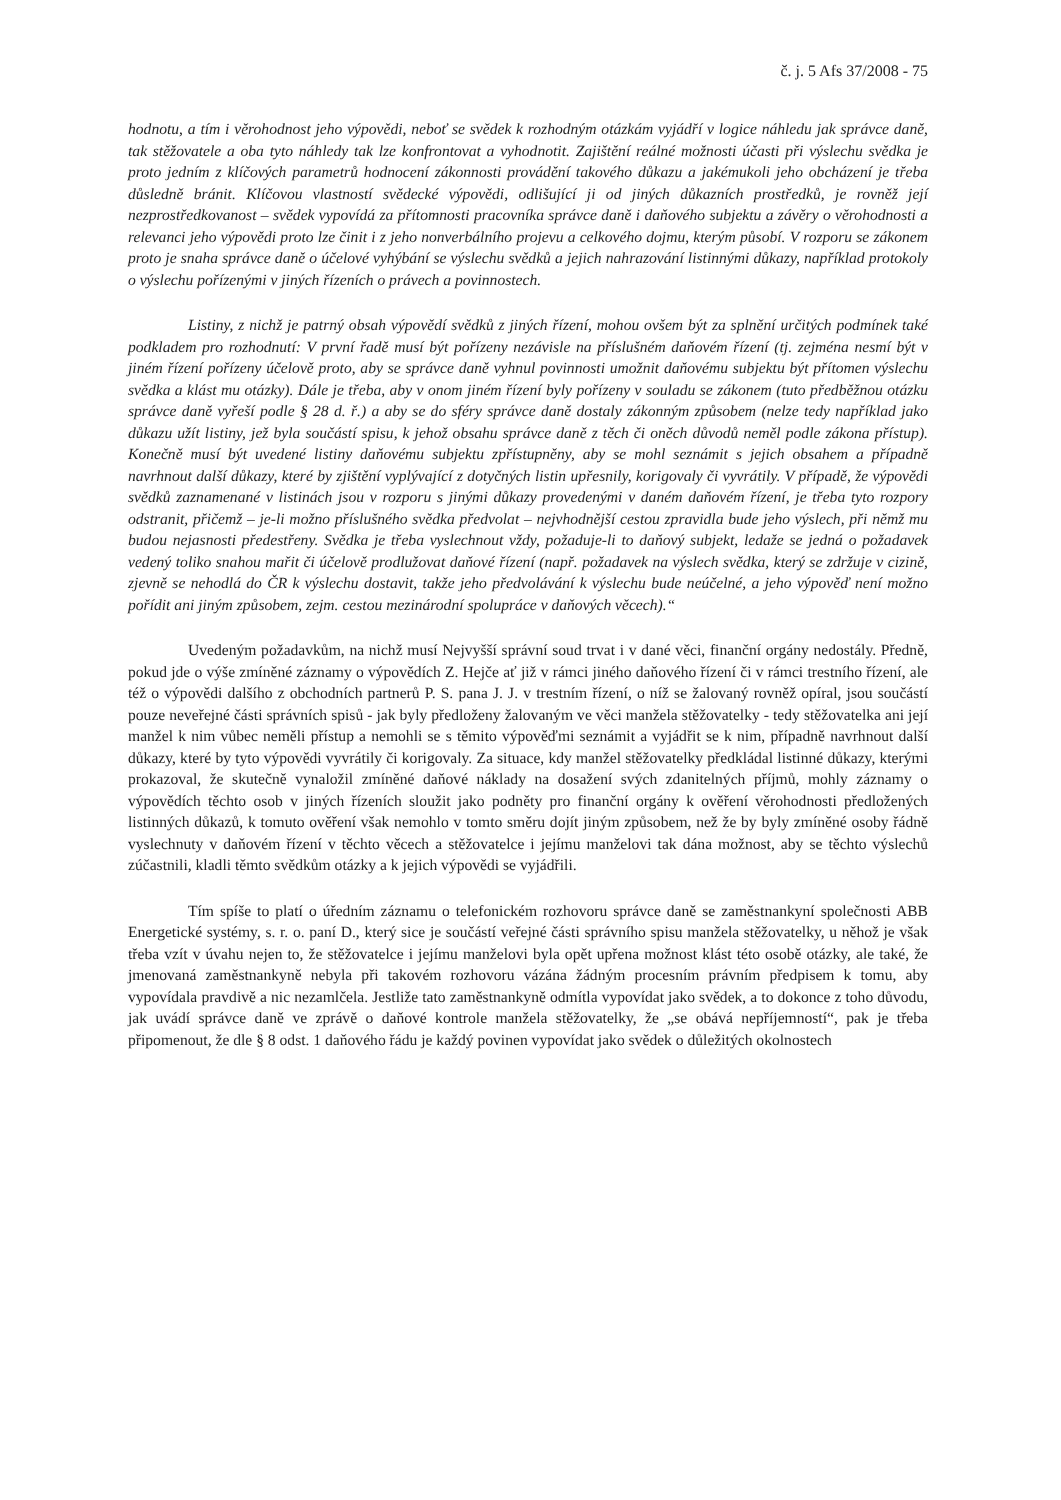č. j. 5 Afs 37/2008 - 75
hodnotu, a tím i věrohodnost jeho výpovědi, neboť se svědek k rozhodným otázkám vyjádří v logice náhledu jak správce daně, tak stěžovatele a oba tyto náhledy tak lze konfrontovat a vyhodnotit. Zajištění reálné možnosti účasti při výslechu svědka je proto jedním z klíčových parametrů hodnocení zákonnosti provádění takového důkazu a jakémukoli jeho obcházení je třeba důsledně bránit. Klíčovou vlastností svědecké výpovědi, odlišující ji od jiných důkazních prostředků, je rovněž její nezprostředkovanost – svědek vypovídá za přítomnosti pracovníka správce daně i daňového subjektu a závěry o věrohodnosti a relevanci jeho výpovědi proto lze činit i z jeho nonverbálního projevu a celkového dojmu, kterým působí. V rozporu se zákonem proto je snaha správce daně o účelové vyhýbání se výslechu svědků a jejich nahrazování listinnými důkazy, například protokoly o výslechu pořízenými v jiných řízeních o právech a povinnostech.
Listiny, z nichž je patrný obsah výpovědí svědků z jiných řízení, mohou ovšem být za splnění určitých podmínek také podkladem pro rozhodnutí: V první řadě musí být pořízeny nezávisle na příslušném daňovém řízení (tj. zejména nesmí být v jiném řízení pořízeny účelově proto, aby se správce daně vyhnul povinnosti umožnit daňovému subjektu být přítomen výslechu svědka a klást mu otázky). Dále je třeba, aby v onom jiném řízení byly pořízeny v souladu se zákonem (tuto předběžnou otázku správce daně vyřeší podle § 28 d. ř.) a aby se do sféry správce daně dostaly zákonným způsobem (nelze tedy například jako důkazu užít listiny, jež byla součástí spisu, k jehož obsahu správce daně z těch či oněch důvodů neměl podle zákona přístup). Konečně musí být uvedené listiny daňovému subjektu zpřístupněny, aby se mohl seznámit s jejich obsahem a případně navrhnout další důkazy, které by zjištění vyplývající z dotyčných listin upřesnily, korigovaly či vyvrátily. V případě, že výpovědi svědků zaznamenané v listinách jsou v rozporu s jinými důkazy provedenými v daném daňovém řízení, je třeba tyto rozpory odstranit, přičemž – je-li možno příslušného svědka předvolat – nejvhodnější cestou zpravidla bude jeho výslech, při němž mu budou nejasnosti předestřeny. Svědka je třeba vyslechnout vždy, požaduje-li to daňový subjekt, ledaže se jedná o požadavek vedený toliko snahou mařit či účelově prodlužovat daňové řízení (např. požadavek na výslech svědka, který se zdržuje v cizině, zjevně se nehodlá do ČR k výslechu dostavit, takže jeho předvolávání k výslechu bude neúčelné, a jeho výpověď není možno pořídit ani jiným způsobem, zejm. cestou mezinárodní spolupráce v daňových věcech).“
Uvedeným požadavkům, na nichž musí Nejvyšší správní soud trvat i v dané věci, finanční orgány nedostály. Předně, pokud jde o výše zmíněné záznamy o výpovědích Z. Hejče ať již v rámci jiného daňového řízení či v rámci trestního řízení, ale též o výpovědi dalšího z obchodních partnerů P. S. pana J. J. v trestním řízení, o níž se žalovaný rovněž opíral, jsou součástí pouze neveřejné části správních spisů - jak byly předloženy žalovaným ve věci manžela stěžovatelky - tedy stěžovatelka ani její manžel k nim vůbec neměli přístup a nemohli se s těmito výpověďmi seznámit a vyjádřit se k nim, případně navrhnout další důkazy, které by tyto výpovědi vyvrátily či korigovaly. Za situace, kdy manžel stěžovatelky předkládal listinné důkazy, kterými prokazoval, že skutečně vynaložil zmíněné daňové náklady na dosažení svých zdanitelných příjmů, mohly záznamy o výpovědích těchto osob v jiných řízeních sloužit jako podněty pro finanční orgány k ověření věrohodnosti předložených listinných důkazů, k tomuto ověření však nemohlo v tomto směru dojít jiným způsobem, než že by byly zmíněné osoby řádně vyslechnuty v daňovém řízení v těchto věcech a stěžovatelce i jejímu manželovi tak dána možnost, aby se těchto výslechů zúčastnili, kladli těmto svědkům otázky a k jejich výpovědi se vyjádřili.
Tím spíše to platí o úředním záznamu o telefonickém rozhovoru správce daně se zaměstnankyní společnosti ABB Energetické systémy, s. r. o. paní D., který sice je součástí veřejné části správního spisu manžela stěžovatelky, u něhož je však třeba vzít v úvahu nejen to, že stěžovatelce i jejímu manželovi byla opět upřena možnost klást této osobě otázky, ale také, že jmenovaná zaměstnankyně nebyla při takovém rozhovoru vázána žádným procesním právním předpisem k tomu, aby vypovídala pravdivě a nic nezamlčela. Jestliže tato zaměstnankyně odmítla vypovídat jako svědek, a to dokonce z toho důvodu, jak uvádí správce daně ve zprávě o daňové kontrole manžela stěžovatelky, že „se obává nepříjemností“, pak je třeba připomenout, že dle § 8 odst. 1 daňového řádu je každý povinen vypovídat jako svědek o důležitých okolnostech